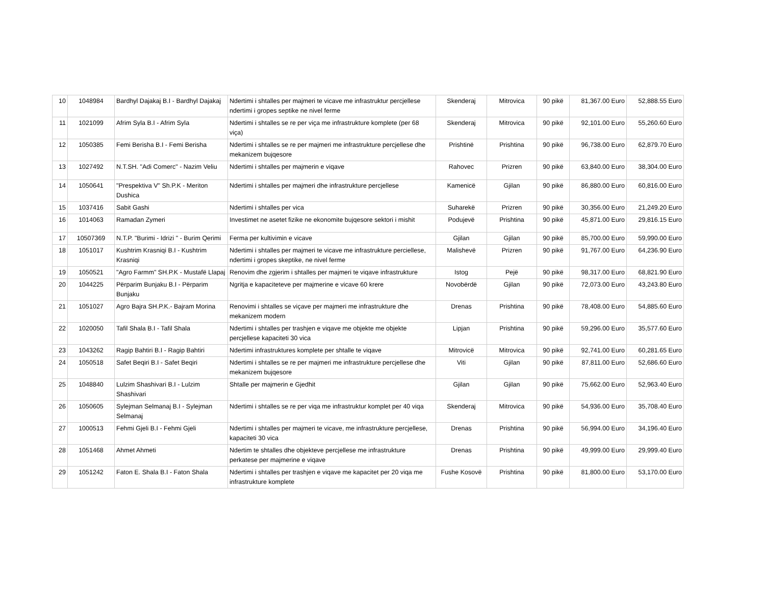| 10 | 1048984 | Bardhyl Dajakaj B.I - Bardhyl Dajakaj | Ndertimi i shtalles per majmeri te vicave me infrastruktur percjellese ndertimi i gropes septike ne nivel ferme | Skenderaj | Mitrovica | 90 pikë | 81,367.00 Euro | 52,888.55 Euro |
| 11 | 1021099 | Afrim Syla B.I - Afrim Syla | Ndertimi i shtalles se re per viça me infrastrukture komplete (per 68 viça) | Skenderaj | Mitrovica | 90 pikë | 92,101.00 Euro | 55,260.60 Euro |
| 12 | 1050385 | Femi Berisha B.I - Femi Berisha | Ndertimi i shtalles se re per majmeri me infrastrukture percjellese dhe mekanizem bujqesore | Prishtinë | Prishtina | 90 pikë | 96,738.00 Euro | 62,879.70 Euro |
| 13 | 1027492 | N.T.SH. "Adi Comerc" - Nazim Veliu | Ndertimi i shtalles per majmerin e viqave | Rahovec | Prizren | 90 pikë | 63,840.00 Euro | 38,304.00 Euro |
| 14 | 1050641 | "Prespektiva V" Sh.P.K - Meriton Dushica | Ndertimi i shtalles per majmeri dhe infrastrukture percjellese | Kamenicë | Gjilan | 90 pikë | 86,880.00 Euro | 60,816.00 Euro |
| 15 | 1037416 | Sabit Gashi | Ndertimi i shtalles per vica | Suharekë | Prizren | 90 pikë | 30,356.00 Euro | 21,249.20 Euro |
| 16 | 1014063 | Ramadan Zymeri | Investimet ne asetet fizike ne ekonomite bujqesore sektori i mishit | Podujevë | Prishtina | 90 pikë | 45,871.00 Euro | 29,816.15 Euro |
| 17 | 10507369 | N.T.P. "Burimi - Idrizi " - Burim Qerimi | Ferma per kultivimin e vicave | Gjilan | Gjilan | 90 pikë | 85,700.00 Euro | 59,990.00 Euro |
| 18 | 1051017 | Kushtrim Krasniqi B.I - Kushtrim Krasniqi | Ndertimi i shtalles per majmeri te vicave me infrastrukture perciellese, ndertimi i gropes skeptike, ne nivel ferme | Malishevë | Prizren | 90 pikë | 91,767.00 Euro | 64,236.90 Euro |
| 19 | 1050521 | "Agro Farmm" SH.P.K - Mustafë Llapaj | Renovim dhe zgjerim i shtalles per majmeri te viqave infrastrukture | Istog | Pejë | 90 pikë | 98,317.00 Euro | 68,821.90 Euro |
| 20 | 1044225 | Përparim Bunjaku B.I - Përparim Bunjaku | Ngritja e kapaciteteve per majmerine e vicave 60 krere | Novobërdë | Gjilan | 90 pikë | 72,073.00 Euro | 43,243.80 Euro |
| 21 | 1051027 | Agro Bajra SH.P.K.- Bajram Morina | Renovimi i shtalles se viçave per majmeri me infrastrukture dhe mekanizem modern | Drenas | Prishtina | 90 pikë | 78,408.00 Euro | 54,885.60 Euro |
| 22 | 1020050 | Tafil Shala B.I - Tafil Shala | Ndertimi i shtalles per trashjen e viqave me objekte me objekte percjellese kapaciteti 30 vica | Lipjan | Prishtina | 90 pikë | 59,296.00 Euro | 35,577.60 Euro |
| 23 | 1043262 | Ragip Bahtiri B.I - Ragip Bahtiri | Ndertimi infrastruktures komplete per shtalle te viqave | Mitrovicë | Mitrovica | 90 pikë | 92,741.00 Euro | 60,281.65 Euro |
| 24 | 1050518 | Safet Beqiri B.I - Safet Beqiri | Ndertimi i shtalles se re per majmeri me infrastrukture percjellese dhe mekanizem bujqesore | Viti | Gjilan | 90 pikë | 87,811.00 Euro | 52,686.60 Euro |
| 25 | 1048840 | Lulzim Shashivari B.I - Lulzim Shashivari | Shtalle per majmerin e Gjedhit | Gjilan | Gjilan | 90 pikë | 75,662.00 Euro | 52,963.40 Euro |
| 26 | 1050605 | Sylejman Selmanaj B.I - Sylejman Selmanaj | Ndertimi i shtalles se re per viqa me infrastruktur komplet per 40 viqa | Skenderaj | Mitrovica | 90 pikë | 54,936.00 Euro | 35,708.40 Euro |
| 27 | 1000513 | Fehmi Gjeli B.I - Fehmi Gjeli | Ndertimi i shtalles per majmeri te vicave, me infrastrukture percjellese, kapaciteti 30 vica | Drenas | Prishtina | 90 pikë | 56,994.00 Euro | 34,196.40 Euro |
| 28 | 1051468 | Ahmet Ahmeti | Ndertim te shtalles dhe objekteve percjellese me infrastrukture perkatese per majmerine e viqave | Drenas | Prishtina | 90 pikë | 49,999.00 Euro | 29,999.40 Euro |
| 29 | 1051242 | Faton E. Shala B.I - Faton Shala | Ndertimi i shtalles per trashjen e viqave me kapacitet per 20 viqa me infrastrukture komplete | Fushe Kosovë | Prishtina | 90 pikë | 81,800.00 Euro | 53,170.00 Euro |